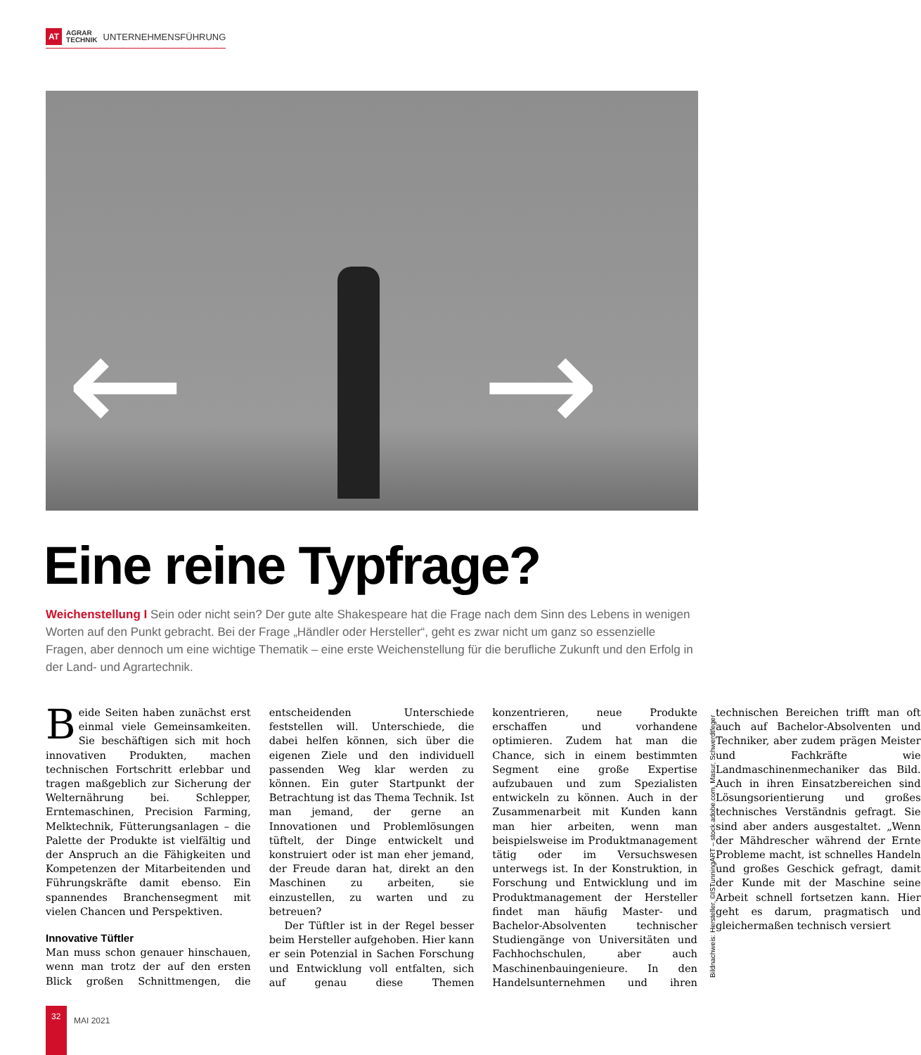AT AGRAR
TECHNIK UNTERNEHMENSFÜHRUNG
← →
Eine reine Typfrage?
Weichenstellung I Sein oder nicht sein? Der gute alte Shakespeare hat die Frage nach dem Sinn des Lebens in wenigen Worten auf den Punkt gebracht. Bei der Frage „Händler oder Hersteller“, geht es zwar nicht um ganz so essenzielle Fragen, aber dennoch um eine wichtige Thematik – eine erste Weichenstellung für die berufliche Zukunft und den Erfolg in der Land- und Agrartechnik.
Beide Seiten haben zunächst erst einmal viele Gemeinsamkeiten. Sie beschäftigen sich mit hoch innovativen Produkten, machen technischen Fortschritt erlebbar und tragen maßgeblich zur Sicherung der Welternährung bei. Schlepper, Erntemaschinen, Precision Farming, Melktechnik, Fütterungsanlagen – die Palette der Produkte ist vielfältig und der Anspruch an die Fähigkeiten und Kompetenzen der Mitarbeitenden und Führungskräfte damit ebenso. Ein spannendes Branchensegment mit vielen Chancen und Perspektiven.
Innovative Tüftler
Man muss schon genauer hinschauen, wenn man trotz der auf den ersten Blick großen Schnittmengen, die entscheidenden Unterschiede feststellen will. Unterschiede, die dabei helfen können, sich über die eigenen Ziele und den individuell passenden Weg klar werden zu können. Ein guter Startpunkt der Betrachtung ist das Thema Technik. Ist man jemand, der gerne an Innovationen und Problemlösungen tüftelt, der Dinge entwickelt und konstruiert oder ist man eher jemand, der Freude daran hat, direkt an den Maschinen zu arbeiten, sie einzustellen, zu warten und zu betreuen?
Der Tüftler ist in der Regel besser beim Hersteller aufgehoben. Hier kann er sein Potenzial in Sachen Forschung und Entwicklung voll entfalten, sich auf genau diese Themen konzentrieren, neue Produkte erschaffen und vorhandene optimieren. Zudem hat man die Chance, sich in einem bestimmten Segment eine große Expertise aufzubauen und zum Spezialisten entwickeln zu können. Auch in der Zusammenarbeit mit Kunden kann man hier arbeiten, wenn man beispielsweise im Produktmanagement tätig oder im Versuchswesen unterwegs ist. In der Konstruktion, in Forschung und Entwicklung und im Produktmanagement der Hersteller findet man häufig Master- und Bachelor-Absolventen technischer Studiengänge von Universitäten und Fachhochschulen, aber auch Maschinenbauingenieure. In den Handelsunternehmen und ihren technischen Bereichen trifft man oft auch auf Bachelor-Absolventen und Techniker, aber zudem prägen Meister und Fachkräfte wie Landmaschinenmechaniker das Bild. Auch in ihren Einsatzbereichen sind Lösungsorientierung und großes technisches Verständnis gefragt. Sie sind aber anders ausgestaltet. „Wenn der Mähdrescher während der Ernte Probleme macht, ist schnelles Handeln und großes Geschick gefragt, damit der Kunde mit der Maschine seine Arbeit schnell fortsetzen kann. Hier geht es darum, pragmatisch und gleichermaßen technisch versiert
Bildnachweis: Hersteller, ©ISTunningART – stock.adobe.com, Masur, Schwerdtfeger
32
MAI 2021